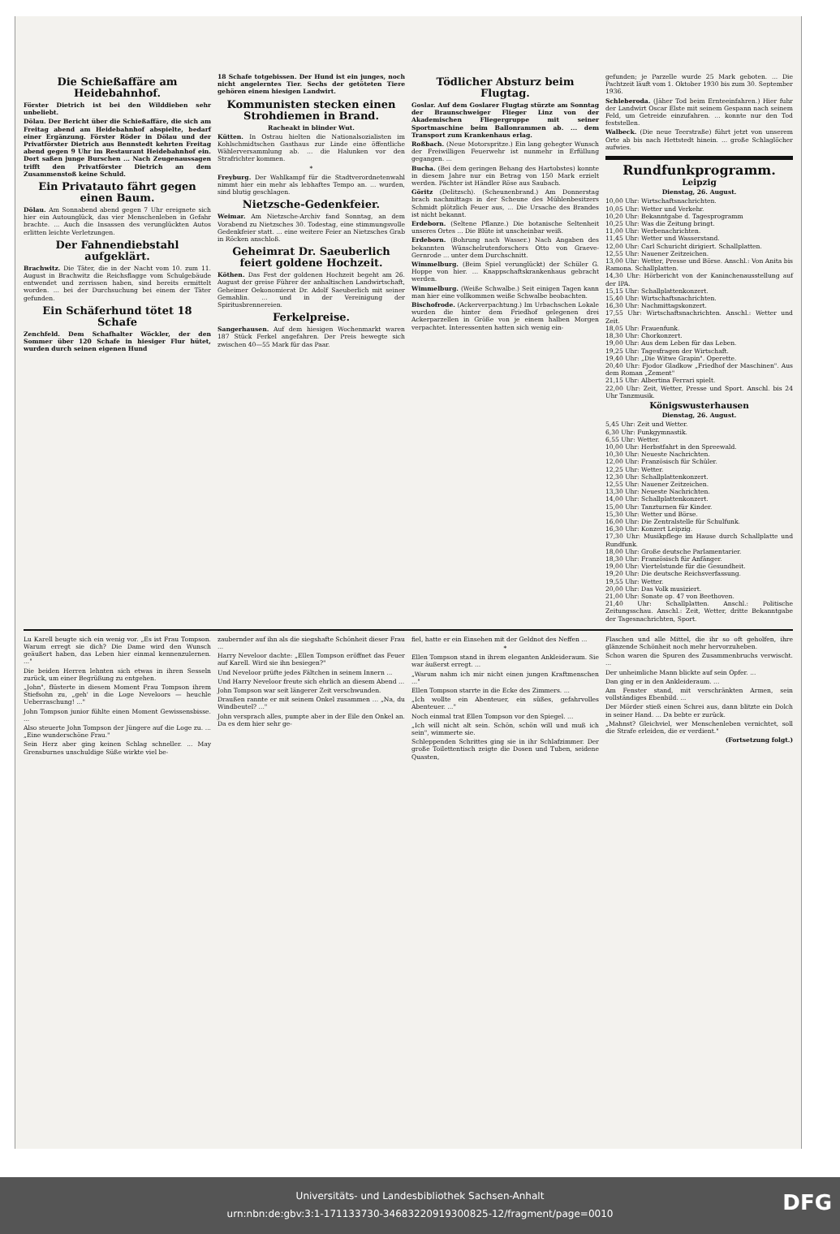Die Schießaffäre am Heidebahnhof.
Förster Dietrich ist bei den Wilddieben sehr unbeliebt.
Dölau. Der Bericht über die Schießaffäre, die sich am Freitag abend am Heidebahnhof abspielte, bedarf einer Ergänzung. Förster Röder in Dölau und der Privatförster Dietrich aus Bennstedt kehrten Freitag abend gegen 9 Uhr im Restaurant Heidebahnhof ein. Dort saßen junge Burschen ... Nach Zeugenaussagen trifft den Privatförster Dietrich an dem Zusammenstoß keine Schuld.
Ein Privatauto fährt gegen einen Baum.
Dölau. Am Sonnabend abend gegen 7 Uhr ereignete sich hier ein Autounglück, das vier Menschenleben in Gefahr brachte. ... Auch die Insassen des verunglückten Autos erlitten leichte Verletzungen.
Der Fahnendiebstahl aufgeklärt.
Brachwitz. Die Täter, die in der Nacht vom 10. zum 11. August in Brachwitz die Reichsflagge vom Schulgebäude entwendet und zerrissen haben, sind bereits ermittelt worden. ... bei der Durchsuchung bei einem der Täter gefunden.
Ein Schäferhund tötet 18 Schafe
Zenchfeld. Dem Schafhalter Wöckler, der den Sommer über 120 Schafe in hiesiger Flur hütet, wurden durch seinen eigenen Hund
18 Schafe totgebissen. Der Hund ist ein junges, noch nicht angelerntes Tier. Sechs der getöteten Tiere gehören einem hiesigen Landwirt.
Kommunisten stecken einen Strohdiemen in Brand.
Racheakt in blinder Wut.
Kütten. In Ostrau hielten die Nationalsozialisten im Kohlschmidtschen Gasthaus zur Linde eine öffentliche Wählerversammlung ab. ... die Halunken vor den Strafrichter kommen.
*
Freyburg. Der Wahlkampf für die Stadtverordnetenwahl nimmt hier ein mehr als lebhaftes Tempo an. ... wurden, sind blutig geschlagen.
Nietzsche-Gedenkfeier.
Weimar. Am Nietzsche-Archiv fand Sonntag, an dem Vorabend zu Nietzsches 30. Todestag, eine stimmungsvolle Gedenkfeier statt. ... eine weitere Feier an Nietzsches Grab in Röcken anschloß.
Geheimrat Dr. Saeuberlich feiert goldene Hochzeit.
Köthen. Das Fest der goldenen Hochzeit begeht am 26. August der greise Führer der anhaltischen Landwirtschaft, Geheimer Oekonomierat Dr. Adolf Saeuberlich mit seiner Gemahlin. ... und in der Vereinigung der Spiritusbrennereien.
Ferkelpreise.
Sangerhausen. Auf dem hiesigen Wochenmarkt waren 187 Stück Ferkel angefahren. Der Preis bewegte sich zwischen 40—55 Mark für das Paar.
Tödlicher Absturz beim Flugtag.
Goslar. Auf dem Goslarer Flugtag stürzte am Sonntag der Braunschweiger Flieger Linz von der Akademischen Fliegergruppe mit seiner Sportmaschine beim Ballonrammen ab. ... dem Transport zum Krankenhaus erlag.
Roßbach. (Neue Motorspritze.) Ein lang gehegter Wunsch der Freiwilligen Feuerwehr ist nunmehr in Erfüllung gegangen. ...
Bucha. (Bei dem geringen Behang des Hartobstes) konnte in diesem Jahre nur ein Betrag von 150 Mark erzielt werden. Pächter ist Händler Röse aus Saubach.
Göritz (Delitzsch). (Scheunenbrand.) Am Donnerstag brach nachmittags in der Scheune des Mühlenbesitzers Schmidt plötzlich Feuer aus, ... Die Ursache des Brandes ist nicht bekannt.
Erdeborn. (Seltene Pflanze.) Die botanische Seltenheit unseres Ortes ... Die Blüte ist unscheinbar weiß.
Erdeborn. (Bohrung nach Wasser.) Nach Angaben des bekannten Wünschelrutenforschers Otto von Graeve-Gernrode ... unter dem Durchschnitt.
Wimmelburg. (Beim Spiel verunglückt) der Schüler G. Hoppe von hier. ... Knappschaftskrankenhaus gebracht werden.
Wimmelburg. (Weiße Schwalbe.) Seit einigen Tagen kann man hier eine vollkommen weiße Schwalbe beobachten.
Bischofrode. (Ackerverpachtung.) Im Urbachschen Lokale wurden die hinter dem Friedhof gelegenen drei Ackerparzellen in Größe von je einem halben Morgen verpachtet. Interessenten hatten sich wenig ein-
gefunden; je Parzelle wurde 25 Mark geboten. ... Die Pachtzeit läuft vom 1. Oktober 1930 bis zum 30. September 1936.
Schleberoda. (Jäher Tod beim Ernteeinfahren.) Hier fuhr der Landwirt Oscar Elste mit seinem Gespann nach seinem Feld, um Getreide einzufahren. ... konnte nur den Tod feststellen.
Walbeck. (Die neue Teerstraße) führt jetzt von unserem Orte ab bis nach Hettstedt hinein. ... große Schlaglöcher aufwies.
Rundfunkprogramm.
Leipzig
Dienstag, 26. August.
10,00 Uhr: Wirtschaftsnachrichten.
10,05 Uhr: Wetter und Verkehr.
10,20 Uhr: Bekanntgabe d. Tagesprogramm
10,25 Uhr: Was die Zeitung bringt.
11,00 Uhr: Werbenachrichten.
11,45 Uhr: Wetter und Wasserstand.
12,00 Uhr: Carl Schuricht dirigiert. Schallplatten.
12,55 Uhr: Nauener Zeitzeichen.
13,00 Uhr: Wetter, Presse und Börse. Anschl.: Von Anita bis Ramona. Schallplatten.
14,30 Uhr: Hörbericht von der Kaninchenausstellung auf der IPA.
15,15 Uhr: Schallplattenkonzert.
15,40 Uhr: Wirtschaftsnachrichten.
16,30 Uhr: Nachmittagskonzert.
17,55 Uhr: Wirtschaftsnachrichten. Anschl.: Wetter und Zeit.
18,05 Uhr: Frauenfunk.
18,30 Uhr: Chorkonzert.
19,00 Uhr: Aus dem Leben für das Leben.
19,25 Uhr: Tagesfragen der Wirtschaft.
19,40 Uhr: „Die Witwe Grapin". Operette.
20,40 Uhr: Fjodor Gladkow „Friedhof der Maschinen". Aus dem Roman „Zement"
21,15 Uhr: Albertina Ferrari spielt.
22,00 Uhr: Zeit, Wetter, Presse und Sport. Anschl. bis 24 Uhr Tanzmusik.
Königswusterhausen
Dienstag, 26. August.
5,45 Uhr: Zeit und Wetter.
6,30 Uhr: Funkgymnastik.
6,55 Uhr: Wetter.
10,00 Uhr: Herbstfahrt in den Spreewald.
10,30 Uhr: Neueste Nachrichten.
12,00 Uhr: Französisch für Schüler.
12,25 Uhr: Wetter.
12,30 Uhr: Schallplattenkonzert.
12,55 Uhr: Nauener Zeitzeichen.
13,30 Uhr: Neueste Nachrichten.
14,00 Uhr: Schallplattenkonzert.
15,00 Uhr: Tanzturnen für Kinder.
15,30 Uhr: Wetter und Börse.
16,00 Uhr: Die Zentralstelle für Schulfunk.
16,30 Uhr: Konzert Leipzig.
17,30 Uhr: Musikpflege im Hause durch Schallplatte und Rundfunk.
18,00 Uhr: Große deutsche Parlamentarier.
18,30 Uhr: Französisch für Anfänger.
19,00 Uhr: Viertelstunde für die Gesundheit.
19,20 Uhr: Die deutsche Reichsverfassung.
19,55 Uhr: Wetter.
20,00 Uhr: Das Volk musiziert.
21,00 Uhr: Sonate op. 47 von Beethoven.
21,40 Uhr: Schallplatten. Anschl.: Politische Zeitungsschau. Anschl.: Zeit, Wetter, dritte Bekanntgabe der Tagesnachrichten, Sport.
Lu Karell beugte sich ein wenig vor. „Es ist Frau Tompson. Warum erregt sie dich? Die Dame wird den Wunsch geäußert haben, das Leben hier einmal kennenzulernen. ..."
Die beiden Herren lehnten sich etwas in ihren Sesseln zurück, um einer Begrüßung zu entgehen.
„John", flüsterte in diesem Moment Frau Tompson ihrem Stiefsohn zu, „geh' in die Loge Neveloors — heuchle Ueberraschung! ..."
John Tompson junior fühlte einen Moment Gewissensbisse. ...
Also steuerte John Tompson der Jüngere auf die Loge zu. ... „Eine wunderschöne Frau."
Sein Herz aber ging keinen Schlag schneller. ... May Grensburnes unschuldige Süße wirkte viel be-
zaubernder auf ihn als die siegshafte Schönheit dieser Frau ...
Harry Neveloor dachte: „Ellen Tompson eröffnet das Feuer auf Karell. Wird sie ihn besiegen?"
Und Neveloor prüfte jedes Fältchen in seinem Innern ...
Und Harry Neveloor freute sich ehrlich an diesem Abend ...
John Tompson war seit längerer Zeit verschwunden.
Draußen rannte er mit seinem Onkel zusammen ... „Na, du Windbeutel? ..."
John versprach alles, pumpte aber in der Eile den Onkel an. Da es dem hier sehr ge-
fiel, hatte er ein Einsehen mit der Geldnot des Neffen ...
*
Ellen Tompson stand in ihrem eleganten Ankleideraum. Sie war äußerst erregt. ...
„Warum nahm ich mir nicht einen jungen Kraftmenschen ..."
Ellen Tompson starrte in die Ecke des Zimmers. ...
„Ich wollte ein Abenteuer, ein süßes, gefahrvolles Abenteuer. ..."
Noch einmal trat Ellen Tompson vor den Spiegel. ...
„Ich will nicht alt sein. Schön, schön will und muß ich sein", wimmerte sie.
Schleppenden Schrittes ging sie in ihr Schlafzimmer. Der große Toilettentisch zeigte die Dosen und Tuben, seidene Quasten,
Flaschen und alle Mittel, die ihr so oft geholfen, ihre glänzende Schönheit noch mehr hervorzuheben.
Schon waren die Spuren des Zusammenbruchs verwischt. ...
Der unheimliche Mann blickte auf sein Opfer. ...
Dan ging er in den Ankleideraum. ...
Am Fenster stand, mit verschränkten Armen, sein vollständiges Ebenbild. ...
Der Mörder stieß einen Schrei aus, dann blitzte ein Dolch in seiner Hand. ... Da bebte er zurück.
„Mahnst? Gleichviel, wer Menschenleben vernichtet, soll die Strafe erleiden, die er verdient."
(Fortsetzung folgt.)
Universitäts- und Landesbibliothek Sachsen-Anhalt
urn:nbn:de:gbv:3:1-171133730-34683220919300825-12/fragment/page=0010
DFG